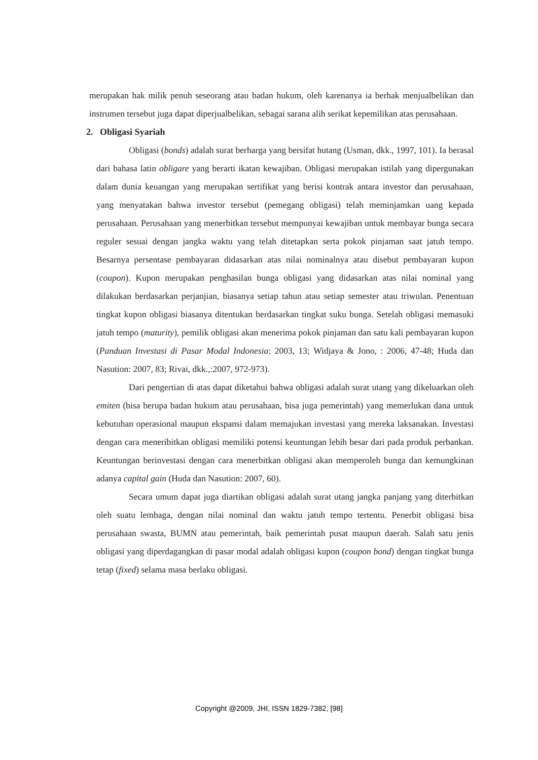merupakan hak milik penuh seseorang atau badan hukum, oleh karenanya ia berhak menjualbelikan dan instrumen tersebut juga dapat diperjualbelikan, sebagai sarana alih serikat kepemilikan atas perusahaan.
2. Obligasi Syariah
Obligasi (bonds) adalah surat berharga yang bersifat hutang (Usman, dkk., 1997, 101). Ia berasal dari bahasa latin obligare yang berarti ikatan kewajiban. Obligasi merupakan istilah yang dipergunakan dalam dunia keuangan yang merupakan sertifikat yang berisi kontrak antara investor dan perusahaan, yang menyatakan bahwa investor tersebut (pemegang obligasi) telah meminjamkan uang kepada perusahaan. Perusahaan yang menerbitkan tersebut mempunyai kewajiban untuk membayar bunga secara reguler sesuai dengan jangka waktu yang telah ditetapkan serta pokok pinjaman saat jatuh tempo. Besarnya persentase pembayaran didasarkan atas nilai nominalnya atau disebut pembayaran kupon (coupon). Kupon merupakan penghasilan bunga obligasi yang didasarkan atas nilai nominal yang dilakukan berdasarkan perjanjian, biasanya setiap tahun atau setiap semester atau triwulan. Penentuan tingkat kupon obligasi biasanya ditentukan berdasarkan tingkat suku bunga. Setelah obligasi memasuki jatuh tempo (maturity), pemilik obligasi akan menerima pokok pinjaman dan satu kali pembayaran kupon (Panduan Investasi di Pasar Modal Indonesia: 2003, 13; Widjaya & Jono, : 2006, 47-48; Huda dan Nasution: 2007, 83; Rivai, dkk.,:2007, 972-973).
Dari pengertian di atas dapat diketahui bahwa obligasi adalah surat utang yang dikeluarkan oleh emiten (bisa berupa badan hukum atau perusahaan, bisa juga pemerintah) yang memerlukan dana untuk kebutuhan operasional maupun ekspansi dalam memajukan investasi yang mereka laksanakan. Investasi dengan cara meneribitkan obligasi memiliki potensi keuntungan lebih besar dari pada produk perbankan. Keuntungan berinvestasi dengan cara menerbitkan obligasi akan memperoleh bunga dan kemungkinan adanya capital gain (Huda dan Nasution: 2007, 60).
Secara umum dapat juga diartikan obligasi adalah surat utang jangka panjang yang diterbitkan oleh suatu lembaga, dengan nilai nominal dan waktu jatuh tempo tertentu. Penerbit obligasi bisa perusahaan swasta, BUMN atau pemerintah, baik pemerintah pusat maupun daerah. Salah satu jenis obligasi yang diperdagangkan di pasar modal adalah obligasi kupon (coupon bond) dengan tingkat bunga tetap (fixed) selama masa berlaku obligasi.
Copyright @2009, JHI, ISSN 1829-7382, [98]